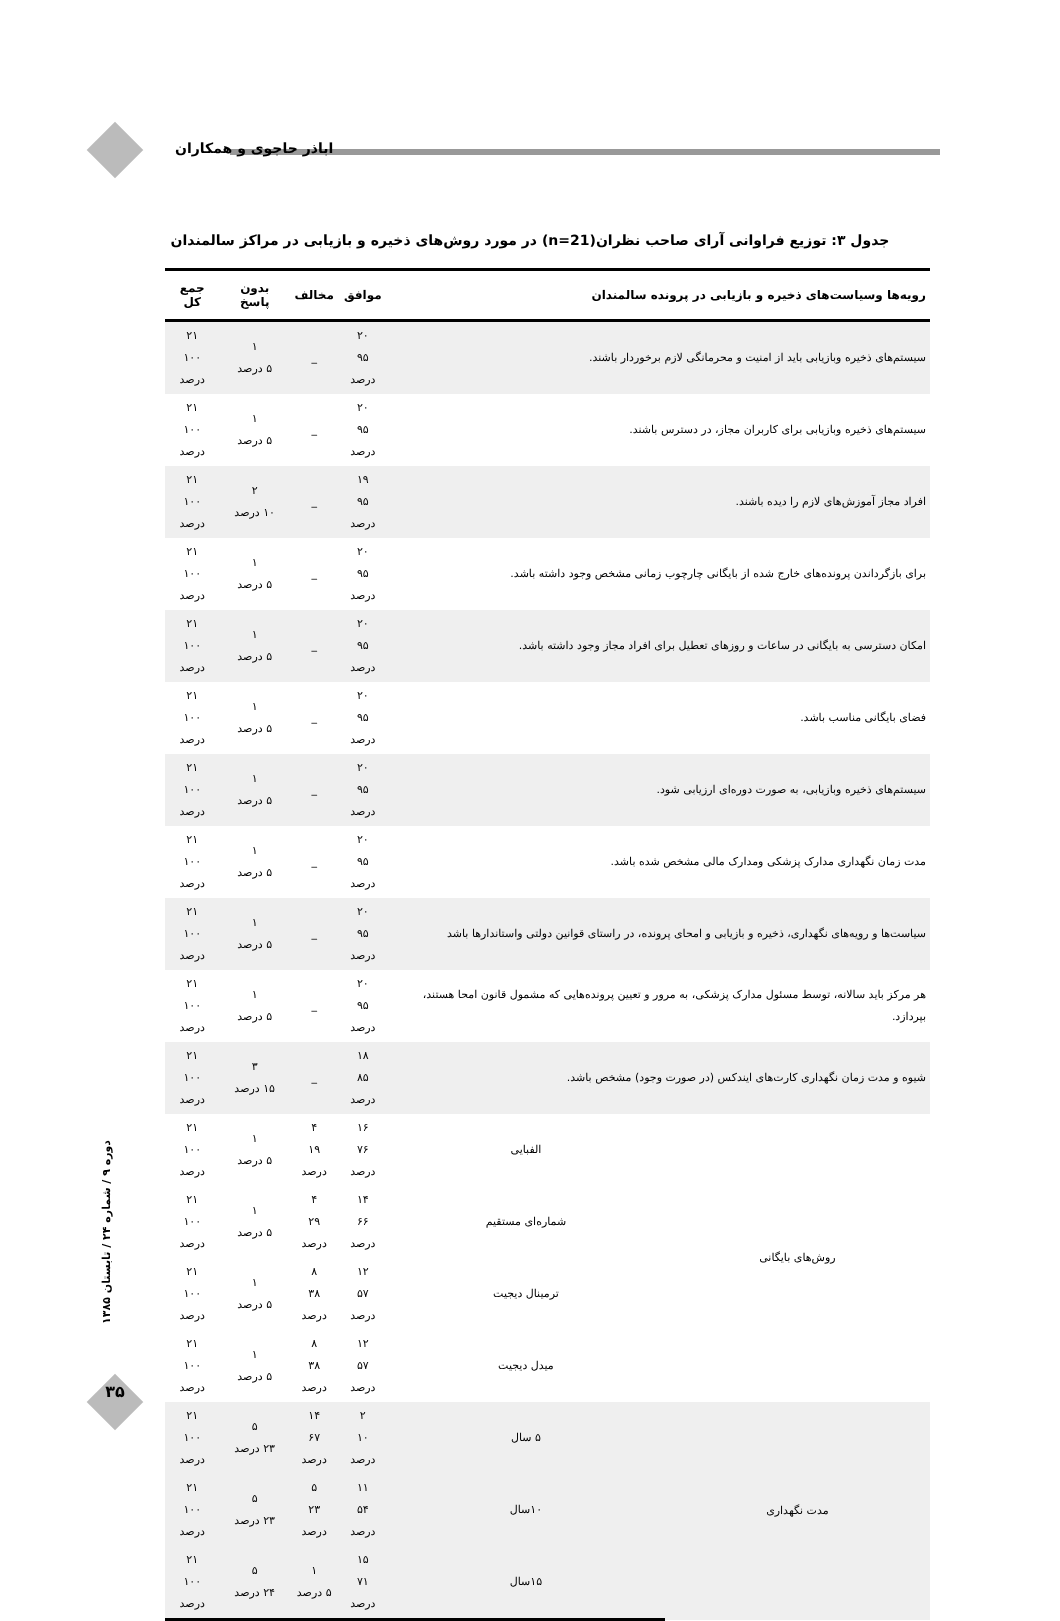اباذر حاجوی و همکاران
جدول ۳: توزیع فراوانی آرای صاحب نظران(n=21) در مورد روش‌های ذخیره و بازیابی در مراکز سالمندان
| رویه‌ها وسیاست‌های ذخیره و بازیابی در پرونده سالمندان | | موافق | مخالف | بدون پاسخ | جمع کل |
| --- | --- | --- | --- | --- | --- |
| سیستم‌های ذخیره وبازیابی باید از امنیت و محرمانگی لازم برخوردار باشند. | | ۲۰ ۹۵ درصد | _ | ۱ ۵ درصد | ۲۱ ۱۰۰ درصد |
| سیستم‌های ذخیره وبازیابی برای کاربران مجاز، در دسترس باشند. | | ۲۰ ۹۵ درصد | _ | ۱ ۵ درصد | ۲۱ ۱۰۰ درصد |
| افراد مجاز آموزش‌های لازم را دیده باشند. | | ۱۹ ۹۵ درصد | _ | ۲ ۱۰ درصد | ۲۱ ۱۰۰ درصد |
| برای بازگرداندن پرونده‌های خارج شده از بایگانی چارچوب زمانی مشخص وجود داشته باشد. | | ۲۰ ۹۵ درصد | _ | ۱ ۵ درصد | ۲۱ ۱۰۰ درصد |
| امکان دسترسی به بایگانی در ساعات و روزهای تعطیل برای افراد مجاز وجود داشته باشد. | | ۲۰ ۹۵ درصد | _ | ۱ ۵ درصد | ۲۱ ۱۰۰ درصد |
| فضای بایگانی مناسب باشد. | | ۲۰ ۹۵ درصد | _ | ۱ ۵ درصد | ۲۱ ۱۰۰ درصد |
| سیستم‌های ذخیره وبازیابی، به صورت دوره‌ای ارزیابی شود. | | ۲۰ ۹۵ درصد | _ | ۱ ۵ درصد | ۲۱ ۱۰۰ درصد |
| مدت زمان نگهداری مدارک پزشکی ومدارک مالی مشخص شده باشد. | | ۲۰ ۹۵ درصد | _ | ۱ ۵ درصد | ۲۱ ۱۰۰ درصد |
| سیاست‌ها و رویه‌های نگهداری، ذخیره و بازیابی و امحای پرونده، در راستای قوانین دولتی واستاندارها باشد | | ۲۰ ۹۵ درصد | _ | ۱ ۵ درصد | ۲۱ ۱۰۰ درصد |
| هر مرکز باید سالانه، توسط مسئول مدارک پزشکی، به مرور و تعیین پرونده‌هایی که مشمول قانون امحا هستند، بپردازد. | | ۲۰ ۹۵ درصد | _ | ۱ ۵ درصد | ۲۱ ۱۰۰ درصد |
| شیوه و مدت زمان نگهداری کارت‌های ایندکس (در صورت وجود) مشخص باشد. | | ۱۸ ۸۵ درصد | _ | ۳ ۱۵ درصد | ۲۱ ۱۰۰ درصد |
| روش‌های بایگانی | الفبایی | ۱۶ ۷۶ درصد | ۴ ۱۹ درصد | ۱ ۵ درصد | ۲۱ ۱۰۰ درصد |
| | شماره‌ای مستقیم | ۱۴ ۶۶ درصد | ۴ ۲۹ درصد | ۱ ۵ درصد | ۲۱ ۱۰۰ درصد |
| | ترمینال دیجیت | ۱۲ ۵۷ درصد | ۸ ۳۸ درصد | ۱ ۵ درصد | ۲۱ ۱۰۰ درصد |
| | میدل دیجیت | ۱۲ ۵۷ درصد | ۸ ۳۸ درصد | ۱ ۵ درصد | ۲۱ ۱۰۰ درصد |
| مدت نگهداری | ۵ سال | ۲ ۱۰ درصد | ۱۴ ۶۷ درصد | ۵ ۲۳ درصد | ۲۱ ۱۰۰ درصد |
| | ۱۰سال | ۱۱ ۵۴ درصد | ۵ ۲۳ درصد | ۵ ۲۳ درصد | ۲۱ ۱۰۰ درصد |
| | ۱۵سال | ۱۵ ۷۱ درصد | ۱ ۵ درصد | ۵ ۲۴ درصد | ۲۱ ۱۰۰ درصد |
دوره ۹ / شماره ۲۴ / تابستان ۱۳۸۵
۳۵